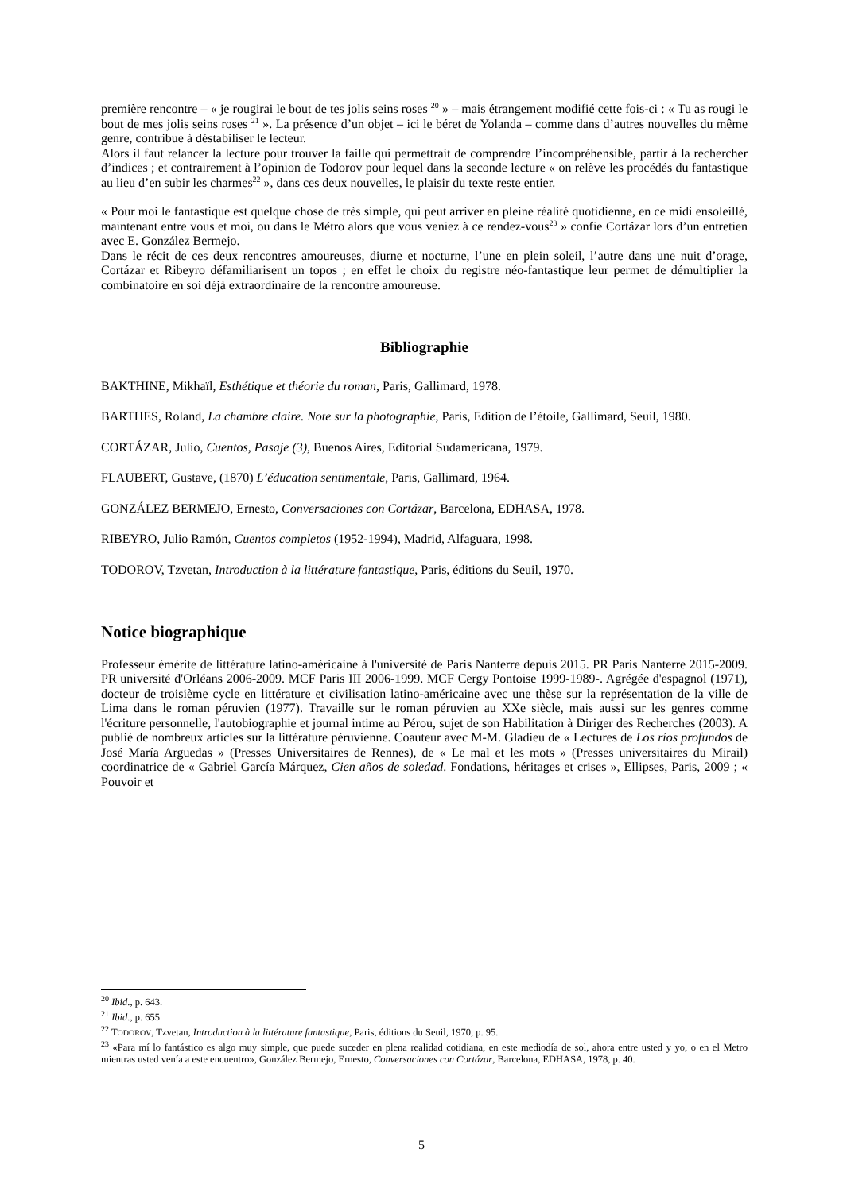première rencontre – « je rougirai le bout de tes jolis seins roses <sup>20</sup> » – mais étrangement modifié cette fois-ci : « Tu as rougi le bout de mes jolis seins roses <sup>21</sup> ». La présence d’un objet – ici le béret de Yolanda – comme dans d’autres nouvelles du même genre, contribue à déstabiliser le lecteur.
Alors il faut relancer la lecture pour trouver la faille qui permettrait de comprendre l’incompréhensible, partir à la rechercher d’indices ; et contrairement à l’opinion de Todorov pour lequel dans la seconde lecture « on relève les procédés du fantastique au lieu d’en subir les charmes<sup>22</sup> », dans ces deux nouvelles, le plaisir du texte reste entier.
« Pour moi le fantastique est quelque chose de très simple, qui peut arriver en pleine réalité quotidienne, en ce midi ensoleillé, maintenant entre vous et moi, ou dans le Métro alors que vous veniez à ce rendez-vous<sup>23</sup> » confie Cortázar lors d’un entretien avec E. González Bermejo.
Dans le récit de ces deux rencontres amoureuses, diurne et nocturne, l’une en plein soleil, l’autre dans une nuit d’orage, Cortázar et Ribeyro défamiliarisent un topos ; en effet le choix du registre néo-fantastique leur permet de démultiplier la combinatoire en soi déjà extraordinaire de la rencontre amoureuse.
Bibliographie
BAKTHINE, Mikhaïl, Esthétique et théorie du roman, Paris, Gallimard, 1978.
BARTHES, Roland, La chambre claire. Note sur la photographie, Paris, Edition de l’étoile, Gallimard, Seuil, 1980.
CORTÁZAR, Julio, Cuentos, Pasaje (3), Buenos Aires, Editorial Sudamericana, 1979.
FLAUBERT, Gustave, (1870) L’éducation sentimentale, Paris, Gallimard, 1964.
GONZÁLEZ BERMEJO, Ernesto, Conversaciones con Cortázar, Barcelona, EDHASA, 1978.
RIBEYRO, Julio Ramón, Cuentos completos (1952-1994), Madrid, Alfaguara, 1998.
TODOROV, Tzvetan, Introduction à la littérature fantastique, Paris, éditions du Seuil, 1970.
Notice biographique
Professeur émérite de littérature latino-américaine à l'université de Paris Nanterre depuis 2015. PR Paris Nanterre 2015-2009. PR université d'Orléans 2006-2009. MCF Paris III 2006-1999. MCF Cergy Pontoise 1999-1989-. Agrégée d'espagnol (1971), docteur de troisième cycle en littérature et civilisation latino-américaine avec une thèse sur la représentation de la ville de Lima dans le roman péruvien (1977). Travaille sur le roman péruvien au XXe siècle, mais aussi sur les genres comme l'écriture personnelle, l'autobiographie et journal intime au Pérou, sujet de son Habilitation à Diriger des Recherches (2003). A publié de nombreux articles sur la littérature péruvienne. Coauteur avec M-M. Gladieu de « Lectures de Los ríos profundos de José María Arguedas » (Presses Universitaires de Rennes), de « Le mal et les mots » (Presses universitaires du Mirail) coordinatrice de « Gabriel García Márquez, Cien años de soledad. Fondations, héritages et crises », Ellipses, Paris, 2009 ; « Pouvoir et
<sup>20</sup> Ibid., p. 643.
<sup>21</sup> Ibid., p. 655.
<sup>22</sup> TODOROV, Tzvetan, Introduction à la littérature fantastique, Paris, éditions du Seuil, 1970, p. 95.
<sup>23</sup> «Para mí lo fantástico es algo muy simple, que puede suceder en plena realidad cotidiana, en este mediodía de sol, ahora entre usted y yo, o en el Metro mientras usted venía a este encuentro», González Bermejo, Ernesto, Conversaciones con Cortázar, Barcelona, EDHASA, 1978, p. 40.
5